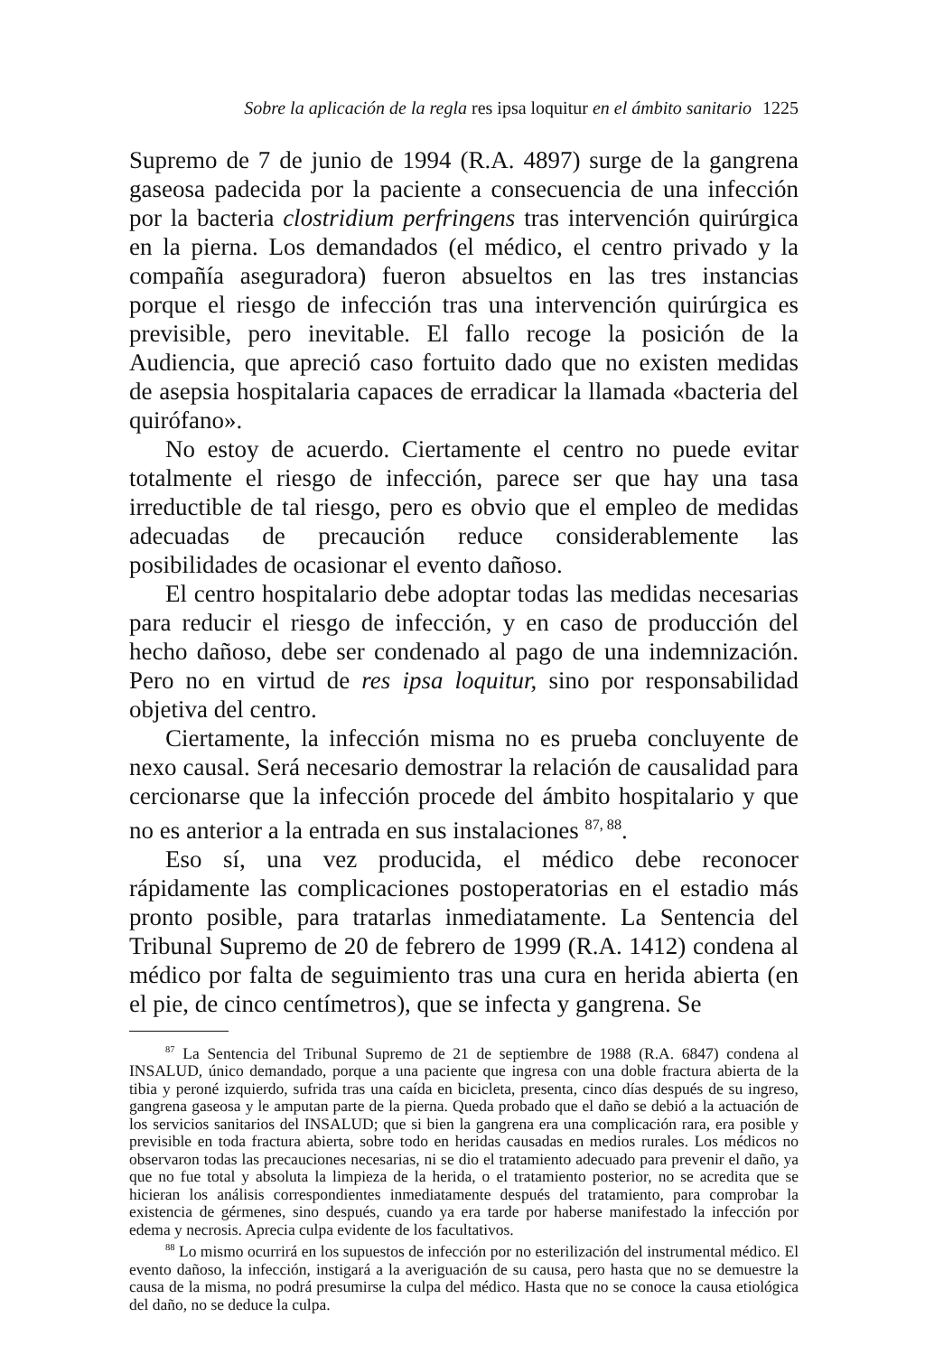Sobre la aplicación de la regla res ipsa loquitur en el ámbito sanitario 1225
Supremo de 7 de junio de 1994 (R.A. 4897) surge de la gangrena gaseosa padecida por la paciente a consecuencia de una infección por la bacteria clostridium perfringens tras intervención quirúrgica en la pierna. Los demandados (el médico, el centro privado y la compañía aseguradora) fueron absueltos en las tres instancias porque el riesgo de infección tras una intervención quirúrgica es previsible, pero inevitable. El fallo recoge la posición de la Audiencia, que apreció caso fortuito dado que no existen medidas de asepsia hospitalaria capaces de erradicar la llamada «bacteria del quirófano».
No estoy de acuerdo. Ciertamente el centro no puede evitar totalmente el riesgo de infección, parece ser que hay una tasa irreductible de tal riesgo, pero es obvio que el empleo de medidas adecuadas de precaución reduce considerablemente las posibilidades de ocasionar el evento dañoso.
El centro hospitalario debe adoptar todas las medidas necesarias para reducir el riesgo de infección, y en caso de producción del hecho dañoso, debe ser condenado al pago de una indemnización. Pero no en virtud de res ipsa loquitur, sino por responsabilidad objetiva del centro.
Ciertamente, la infección misma no es prueba concluyente de nexo causal. Será necesario demostrar la relación de causalidad para cercionarse que la infección procede del ámbito hospitalario y que no es anterior a la entrada en sus instalaciones <sup>87, 88</sup>.
Eso sí, una vez producida, el médico debe reconocer rápidamente las complicaciones postoperatorias en el estadio más pronto posible, para tratarlas inmediatamente. La Sentencia del Tribunal Supremo de 20 de febrero de 1999 (R.A. 1412) condena al médico por falta de seguimiento tras una cura en herida abierta (en el pie, de cinco centímetros), que se infecta y gangrena. Se
<sup>87</sup> La Sentencia del Tribunal Supremo de 21 de septiembre de 1988 (R.A. 6847) condena al INSALUD, único demandado, porque a una paciente que ingresa con una doble fractura abierta de la tibia y peroné izquierdo, sufrida tras una caída en bicicleta, presenta, cinco días después de su ingreso, gangrena gaseosa y le amputan parte de la pierna. Queda probado que el daño se debió a la actuación de los servicios sanitarios del INSALUD; que si bien la gangrena era una complicación rara, era posible y previsible en toda fractura abierta, sobre todo en heridas causadas en medios rurales. Los médicos no observaron todas las precauciones necesarias, ni se dio el tratamiento adecuado para prevenir el daño, ya que no fue total y absoluta la limpieza de la herida, o el tratamiento posterior, no se acredita que se hicieran los análisis correspondientes inmediatamente después del tratamiento, para comprobar la existencia de gérmenes, sino después, cuando ya era tarde por haberse manifestado la infección por edema y necrosis. Aprecia culpa evidente de los facultativos.
<sup>88</sup> Lo mismo ocurrirá en los supuestos de infección por no esterilización del instrumental médico. El evento dañoso, la infección, instigará a la averiguación de su causa, pero hasta que no se demuestre la causa de la misma, no podrá presumirse la culpa del médico. Hasta que no se conoce la causa etiológica del daño, no se deduce la culpa.